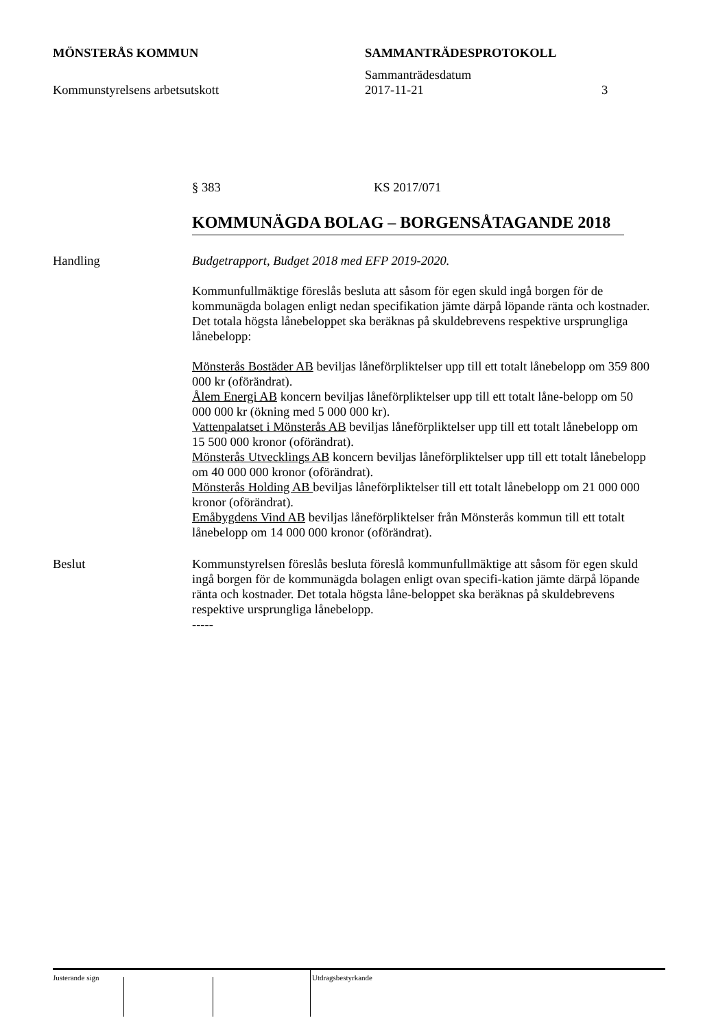MÖNSTERÅS KOMMUN SAMMANTRÄDESPROTOKOLL
Sammanträdesdatum
Kommunstyrelsens arbetsutskott 2017-11-21 3
§ 383 KS 2017/071
KOMMUNÄGDA BOLAG – BORGENSÅTAGANDE 2018
Handling Budgetrapport, Budget 2018 med EFP 2019-2020.
Kommunfullmäktige föreslås besluta att såsom för egen skuld ingå borgen för de kommunägda bolagen enligt nedan specifikation jämte därpå löpande ränta och kostnader. Det totala högsta lånebeloppet ska beräknas på skuldebrevens respektive ursprungliga lånebelopp:
Mönsterås Bostäder AB beviljas låneförpliktelser upp till ett totalt lånebelopp om 359 800 000 kr (oförändrat).
Ålem Energi AB koncern beviljas låneförpliktelser upp till ett totalt låne-belopp om 50 000 000 kr (ökning med 5 000 000 kr).
Vattenpalatset i Mönsterås AB beviljas låneförpliktelser upp till ett totalt lånebelopp om 15 500 000 kronor (oförändrat).
Mönsterås Utvecklings AB koncern beviljas låneförpliktelser upp till ett totalt lånebelopp om 40 000 000 kronor (oförändrat).
Mönsterås Holding AB beviljas låneförpliktelser till ett totalt lånebelopp om 21 000 000 kronor (oförändrat).
Emåbygdens Vind AB beviljas låneförpliktelser från Mönsterås kommun till ett totalt lånebelopp om 14 000 000 kronor (oförändrat).
Beslut Kommunstyrelsen föreslås besluta föreslå kommunfullmäktige att såsom för egen skuld ingå borgen för de kommunägda bolagen enligt ovan specifi-kation jämte därpå löpande ränta och kostnader. Det totala högsta låne-beloppet ska beräknas på skuldebrevens respektive ursprungliga lånebelopp.
-----
Justerande sign Utdragsbestyrkande